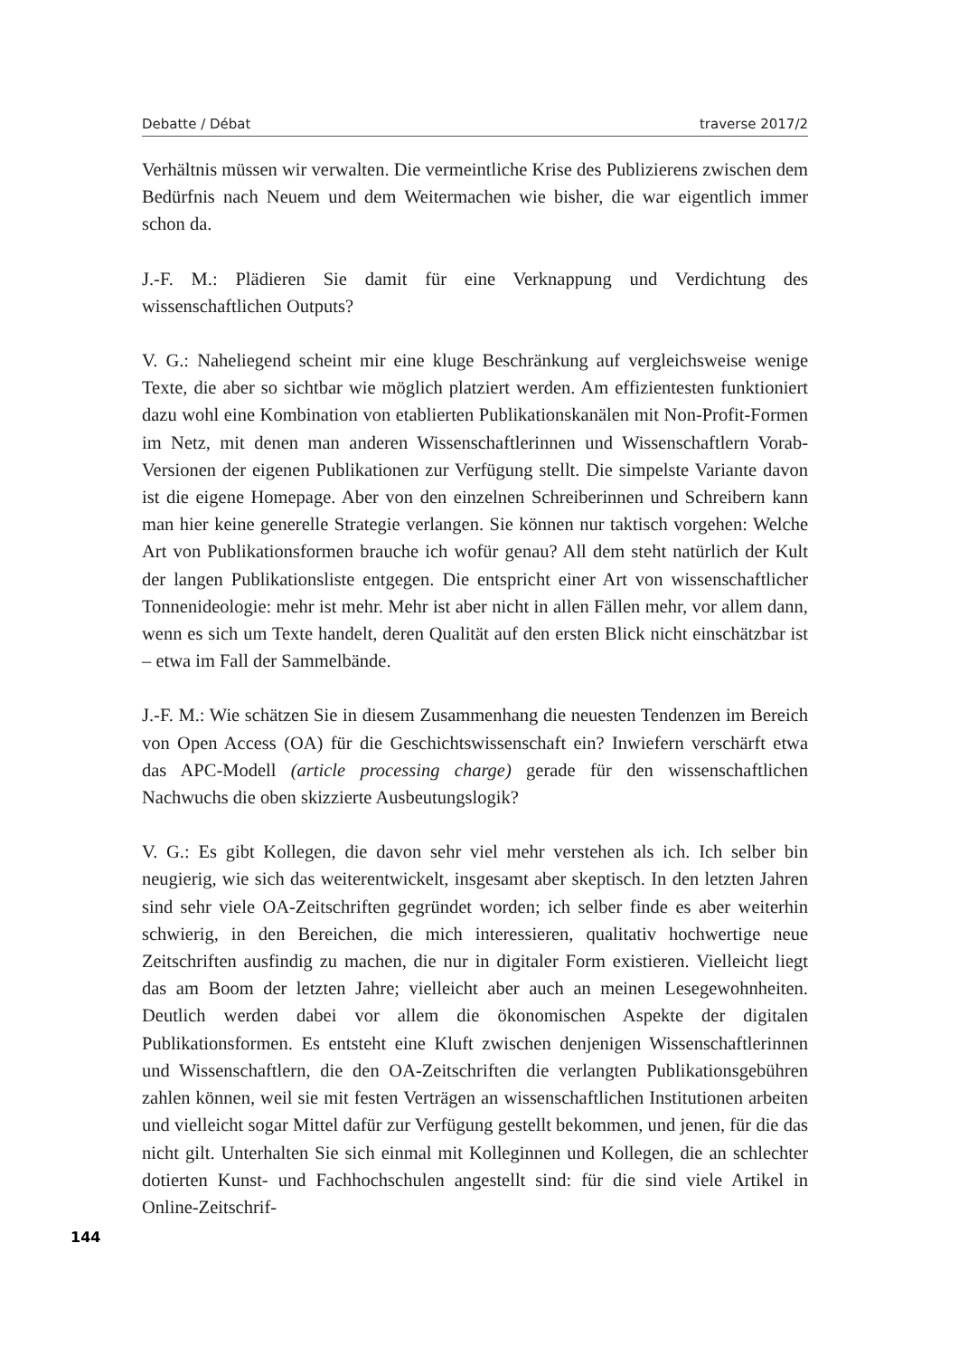Debatte / Débat traverse 2017/2
Verhältnis müssen wir verwalten. Die vermeintliche Krise des Publizierens zwischen dem Bedürfnis nach Neuem und dem Weitermachen wie bisher, die war eigentlich immer schon da.
J.-F. M.: Plädieren Sie damit für eine Verknappung und Verdichtung des wissenschaftlichen Outputs?
V. G.: Naheliegend scheint mir eine kluge Beschränkung auf vergleichsweise wenige Texte, die aber so sichtbar wie möglich platziert werden. Am effizientesten funktioniert dazu wohl eine Kombination von etablierten Publikationskanälen mit Non-Profit-Formen im Netz, mit denen man anderen Wissenschaftlerinnen und Wissenschaftlern Vorab-Versionen der eigenen Publikationen zur Verfügung stellt. Die simpelste Variante davon ist die eigene Homepage. Aber von den einzelnen Schreiberinnen und Schreibern kann man hier keine generelle Strategie verlangen. Sie können nur taktisch vorgehen: Welche Art von Publikationsformen brauche ich wofür genau? All dem steht natürlich der Kult der langen Publikationsliste entgegen. Die entspricht einer Art von wissenschaftlicher Tonnenideologie: mehr ist mehr. Mehr ist aber nicht in allen Fällen mehr, vor allem dann, wenn es sich um Texte handelt, deren Qualität auf den ersten Blick nicht einschätzbar ist – etwa im Fall der Sammelbände.
J.-F. M.: Wie schätzen Sie in diesem Zusammenhang die neuesten Tendenzen im Bereich von Open Access (OA) für die Geschichtswissenschaft ein? Inwiefern verschärft etwa das APC-Modell (article processing charge) gerade für den wissenschaftlichen Nachwuchs die oben skizzierte Ausbeutungslogik?
V. G.: Es gibt Kollegen, die davon sehr viel mehr verstehen als ich. Ich selber bin neugierig, wie sich das weiterentwickelt, insgesamt aber skeptisch. In den letzten Jahren sind sehr viele OA-Zeitschriften gegründet worden; ich selber finde es aber weiterhin schwierig, in den Bereichen, die mich interessieren, qualitativ hochwertige neue Zeitschriften ausfindig zu machen, die nur in digitaler Form existieren. Vielleicht liegt das am Boom der letzten Jahre; vielleicht aber auch an meinen Lesegewohnheiten. Deutlich werden dabei vor allem die ökonomischen Aspekte der digitalen Publikationsformen. Es entsteht eine Kluft zwischen denjenigen Wissenschaftlerinnen und Wissenschaftlern, die den OA-Zeitschriften die verlangten Publikationsgebühren zahlen können, weil sie mit festen Verträgen an wissenschaftlichen Institutionen arbeiten und vielleicht sogar Mittel dafür zur Verfügung gestellt bekommen, und jenen, für die das nicht gilt. Unterhalten Sie sich einmal mit Kolleginnen und Kollegen, die an schlechter dotierten Kunst- und Fachhochschulen angestellt sind: für die sind viele Artikel in Online-Zeitschrif-
144